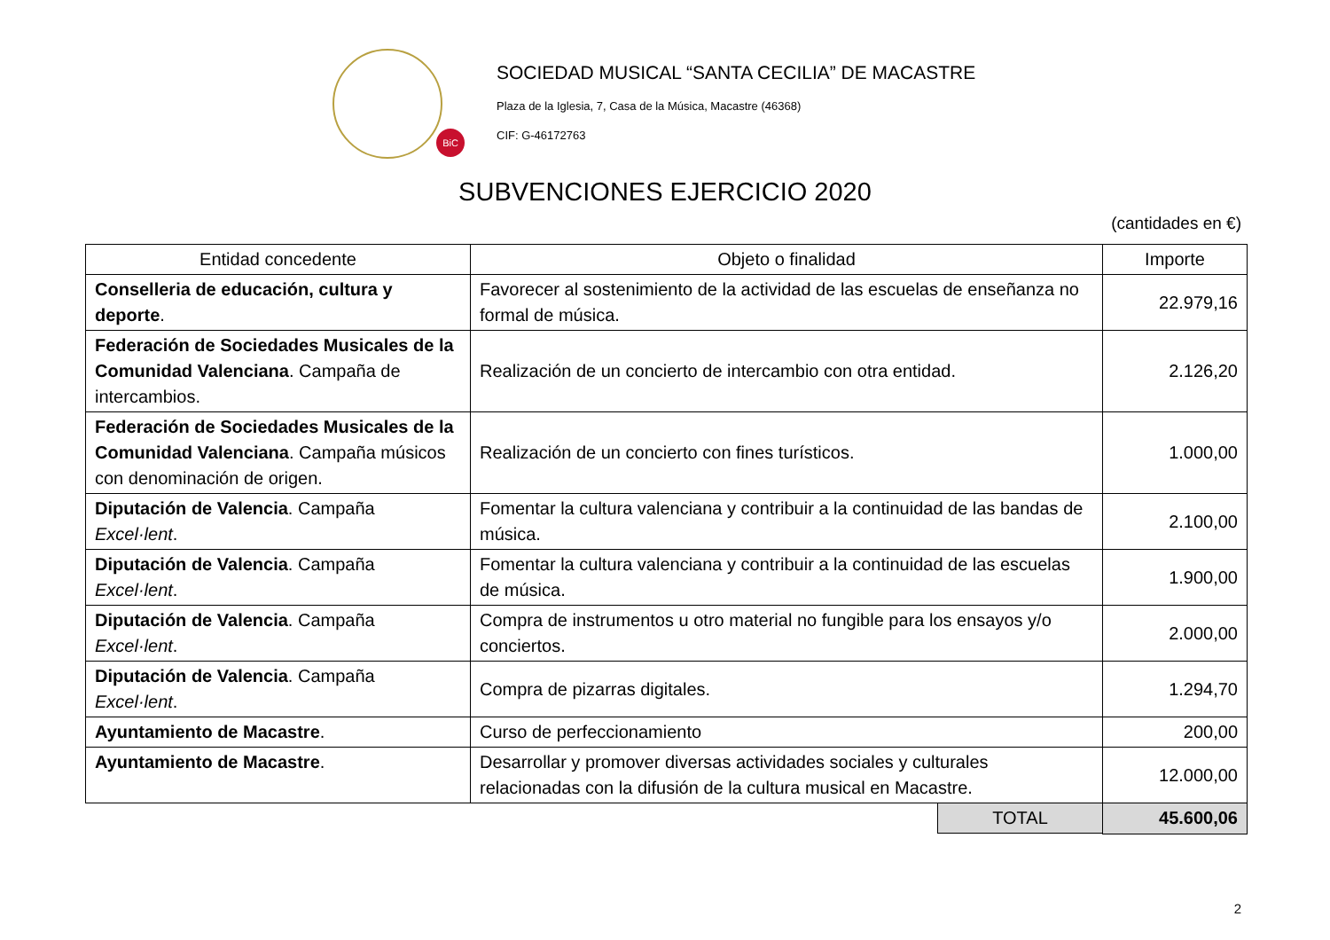BiC
SOCIEDAD MUSICAL “SANTA CECILIA” DE MACASTRE
Plaza de la Iglesia, 7, Casa de la Música, Macastre (46368)
CIF: G-46172763
SUBVENCIONES EJERCICIO 2020
(cantidades en €)
| Entidad concedente | Objeto o finalidad | Importe |
| --- | --- | --- |
| Conselleria de educación, cultura y deporte . | Favorecer al sostenimiento de la actividad de las escuelas de enseñanza no formal de música. | 22.979,16 |
| Federación de Sociedades Musicales de la Comunidad Valenciana . Campaña de intercambios. | Realización de un concierto de intercambio con otra entidad. | 2.126,20 |
| Federación de Sociedades Musicales de la Comunidad Valenciana . Campaña músicos con denominación de origen. | Realización de un concierto con fines turísticos. | 1.000,00 |
| Diputación de Valencia . Campaña Excel·lent . | Fomentar la cultura valenciana y contribuir a la continuidad de las bandas de música. | 2.100,00 |
| Diputación de Valencia . Campaña Excel·lent . | Fomentar la cultura valenciana y contribuir a la continuidad de las escuelas de música. | 1.900,00 |
| Diputación de Valencia . Campaña Excel·lent . | Compra de instrumentos u otro material no fungible para los ensayos y/o conciertos. | 2.000,00 |
| Diputación de Valencia . Campaña Excel·lent . | Compra de pizarras digitales. | 1.294,70 |
| Ayuntamiento de Macastre . | Curso de perfeccionamiento | 200,00 |
| Ayuntamiento de Macastre . | Desarrollar y promover diversas actividades sociales y culturales relacionadas con la difusión de la cultura musical en Macastre. | 12.000,00 |
| | TOTAL | 45.600,06 |
2